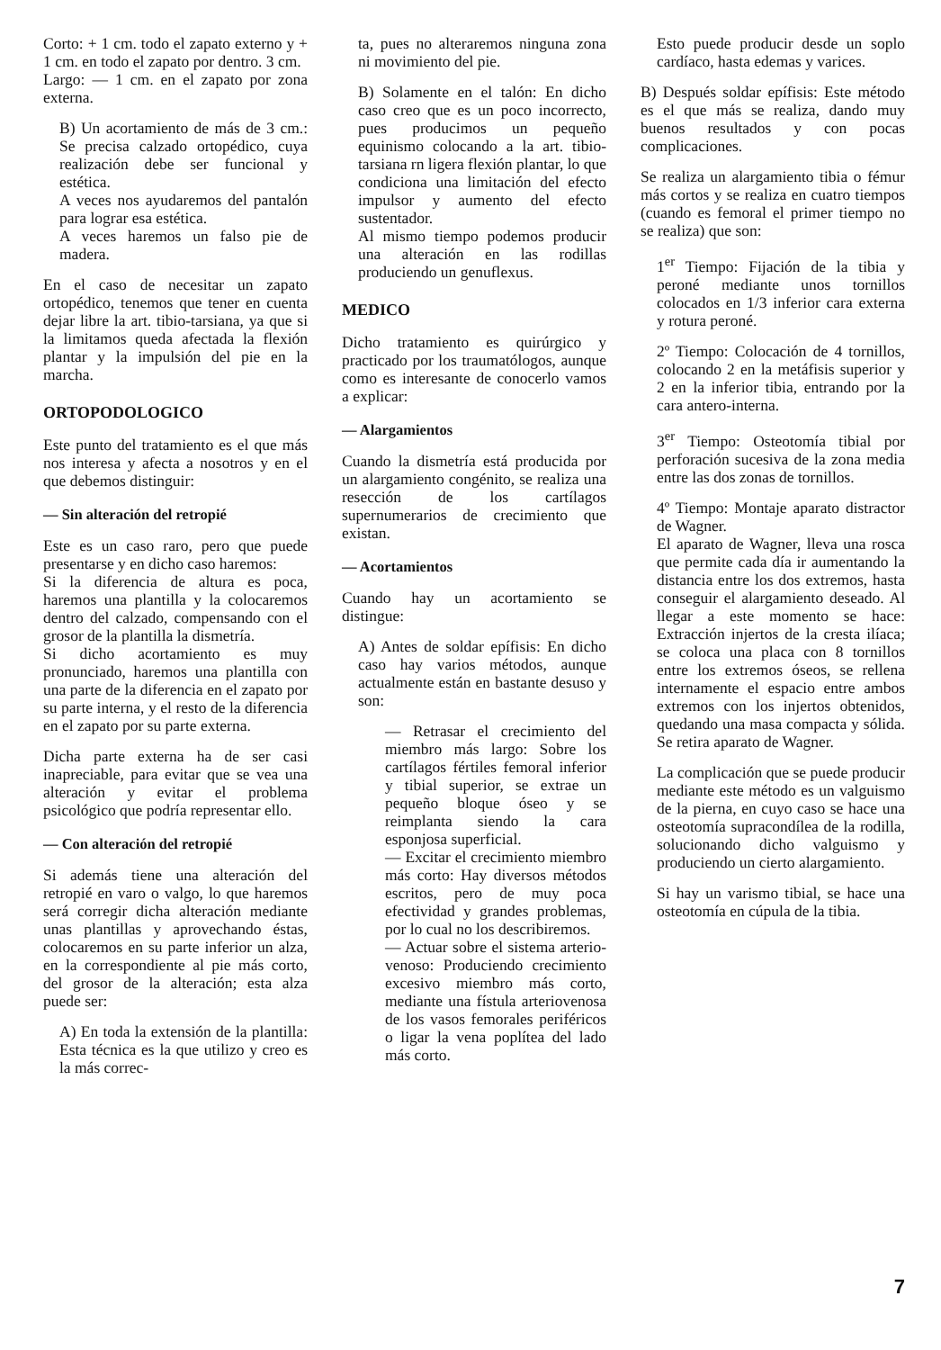Corto: + 1 cm. todo el zapato externo y + 1 cm. en todo el zapato por dentro. 3 cm.
Largo: — 1 cm. en el zapato por zona externa.
B) Un acortamiento de más de 3 cm.: Se precisa calzado ortopédico, cuya realización debe ser funcional y estética.
A veces nos ayudaremos del pantalón para lograr esa estética.
A veces haremos un falso pie de madera.
En el caso de necesitar un zapato ortopédico, tenemos que tener en cuenta dejar libre la art. tibio-tarsiana, ya que si la limitamos queda afectada la flexión plantar y la impulsión del pie en la marcha.
ORTOPODOLOGICO
Este punto del tratamiento es el que más nos interesa y afecta a nosotros y en el que debemos distinguir:
— Sin alteración del retropié
Este es un caso raro, pero que puede presentarse y en dicho caso haremos:
Si la diferencia de altura es poca, haremos una plantilla y la colocaremos dentro del calzado, compensando con el grosor de la plantilla la dismetría.
Si dicho acortamiento es muy pronunciado, haremos una plantilla con una parte de la diferencia en el zapato por su parte interna, y el resto de la diferencia en el zapato por su parte externa.
Dicha parte externa ha de ser casi inapreciable, para evitar que se vea una alteración y evitar el problema psicológico que podría representar ello.
— Con alteración del retropié
Si además tiene una alteración del retropié en varo o valgo, lo que haremos será corregir dicha alteración mediante unas plantillas y aprovechando éstas, colocaremos en su parte inferior un alza, en la correspondiente al pie más corto, del grosor de la alteración; esta alza puede ser:
A) En toda la extensión de la plantilla: Esta técnica es la que utilizo y creo es la más correc-
ta, pues no alteraremos ninguna zona ni movimiento del pie.
B) Solamente en el talón: En dicho caso creo que es un poco incorrecto, pues producimos un pequeño equinismo colocando a la art. tibio-tarsiana rn ligera flexión plantar, lo que condiciona una limitación del efecto impulsor y aumento del efecto sustentador.
Al mismo tiempo podemos producir una alteración en las rodillas produciendo un genuflexus.
MEDICO
Dicho tratamiento es quirúrgico y practicado por los traumatólogos, aunque como es interesante de conocerlo vamos a explicar:
— Alargamientos
Cuando la dismetría está producida por un alargamiento congénito, se realiza una resección de los cartílagos supernumerarios de crecimiento que existan.
— Acortamientos
Cuando hay un acortamiento se distingue:
A) Antes de soldar epífisis: En dicho caso hay varios métodos, aunque actualmente están en bastante desuso y son:
— Retrasar el crecimiento del miembro más largo: Sobre los cartílagos fértiles femoral inferior y tibial superior, se extrae un pequeño bloque óseo y se reimplanta siendo la cara esponjosa superficial.
— Excitar el crecimiento miembro más corto: Hay diversos métodos escritos, pero de muy poca efectividad y grandes problemas, por lo cual no los describiremos.
— Actuar sobre el sistema arterio-venoso: Produciendo crecimiento excesivo miembro más corto, mediante una fístula arteriovenosa de los vasos femorales periféricos o ligar la vena poplítea del lado más corto.
Esto puede producir desde un soplo cardíaco, hasta edemas y varices.
B) Después soldar epífisis: Este método es el que más se realiza, dando muy buenos resultados y con pocas complicaciones.
Se realiza un alargamiento tibia o fémur más cortos y se realiza en cuatro tiempos (cuando es femoral el primer tiempo no se realiza) que son:
1<sup>er</sup> Tiempo: Fijación de la tibia y peroné mediante unos tornillos colocados en 1/3 inferior cara externa y rotura peroné.
2º Tiempo: Colocación de 4 tornillos, colocando 2 en la metáfisis superior y 2 en la inferior tibia, entrando por la cara antero-interna.
3<sup>er</sup> Tiempo: Osteotomía tibial por perforación sucesiva de la zona media entre las dos zonas de tornillos.
4º Tiempo: Montaje aparato distractor de Wagner.
El aparato de Wagner, lleva una rosca que permite cada día ir aumentando la distancia entre los dos extremos, hasta conseguir el alargamiento deseado. Al llegar a este momento se hace: Extracción injertos de la cresta ilíaca; se coloca una placa con 8 tornillos entre los extremos óseos, se rellena internamente el espacio entre ambos extremos con los injertos obtenidos, quedando una masa compacta y sólida. Se retira aparato de Wagner.
La complicación que se puede producir mediante este método es un valguismo de la pierna, en cuyo caso se hace una osteotomía supracondílea de la rodilla, solucionando dicho valguismo y produciendo un cierto alargamiento.
Si hay un varismo tibial, se hace una osteotomía en cúpula de la tibia.
7